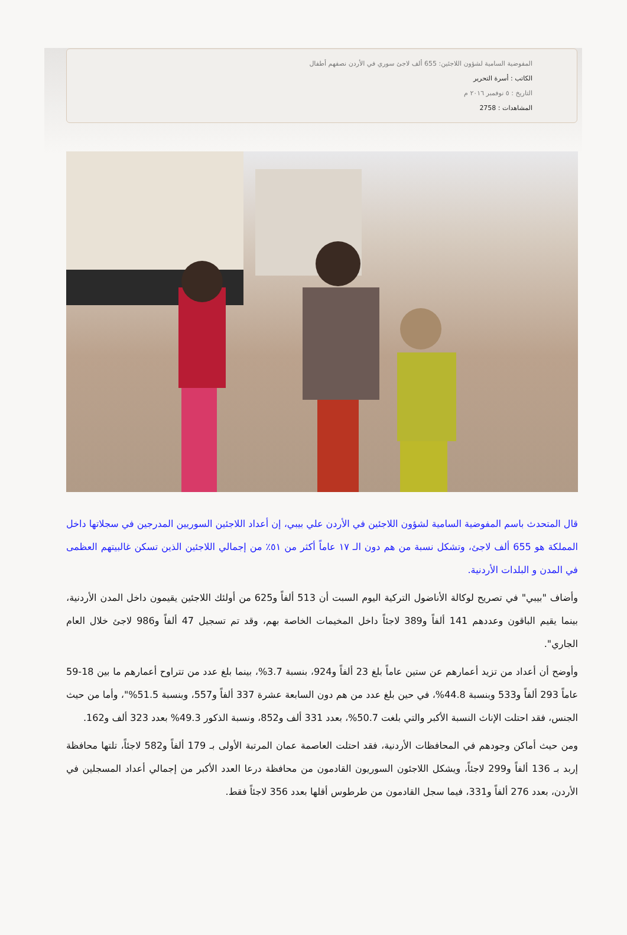المفوضية السامية لشؤون اللاجئين: 655 ألف لاجئ سوري في الأردن نصفهم أطفال
الكاتب : أسرة التحرير
التاريخ : ٥ نوفمبر ٢٠١٦ م
المشاهدات : 2758
قال المتحدث باسم المفوضية السامية لشؤون اللاجئين في الأردن علي بيبي، إن أعداد اللاجئين السوريين المدرجين في سجلاتها داخل المملكة هو 655 ألف لاجئ، وتشكل نسبة من هم دون الـ ١٧ عاماً أكثر من ٥١٪ من إجمالي اللاجئين الذين تسكن غالبيتهم العظمى في المدن و البلدات الأردنية.
وأضاف "بيبي" في تصريح لوكالة الأناضول التركية اليوم السبت أن 513 ألفاً و625 من أولئك اللاجئين يقيمون داخل المدن الأردنية، بينما يقيم الباقون وعددهم 141 ألفاً و389 لاجئاً داخل المخيمات الخاصة بهم، وقد تم تسجيل 47 ألفاً و986 لاجئ خلال العام الجاري".
وأوضح أن أعداد من تزيد أعمارهم عن ستين عاماً بلغ 23 ألفاً و924، بنسبة 3.7%، بينما بلغ عدد من تتراوح أعمارهم ما بين 18-59 عاماً 293 ألفاً و533 وبنسبة 44.8%، في حين بلغ عدد من هم دون السابعة عشرة 337 ألفاً و557، وبنسبة 51.5%"، وأما من حيث الجنس، فقد احتلت الإناث النسبة الأكبر والتي بلغت 50.7%، بعدد 331 ألف و852، ونسبة الذكور 49.3% بعدد 323 ألف و162.
ومن حيث أماكن وجودهم في المحافظات الأردنية، فقد احتلت العاصمة عمان المرتبة الأولى بـ 179 ألفاً و582 لاجئاً، تلتها محافظة إربد بـ 136 ألفاً و299 لاجئاً، ويشكل اللاجئون السوريون القادمون من محافظة درعا العدد الأكبر من إجمالي أعداد المسجلين في الأردن، بعدد 276 ألفاً و331، فيما سجل القادمون من طرطوس أقلها بعدد 356 لاجئاً فقط.